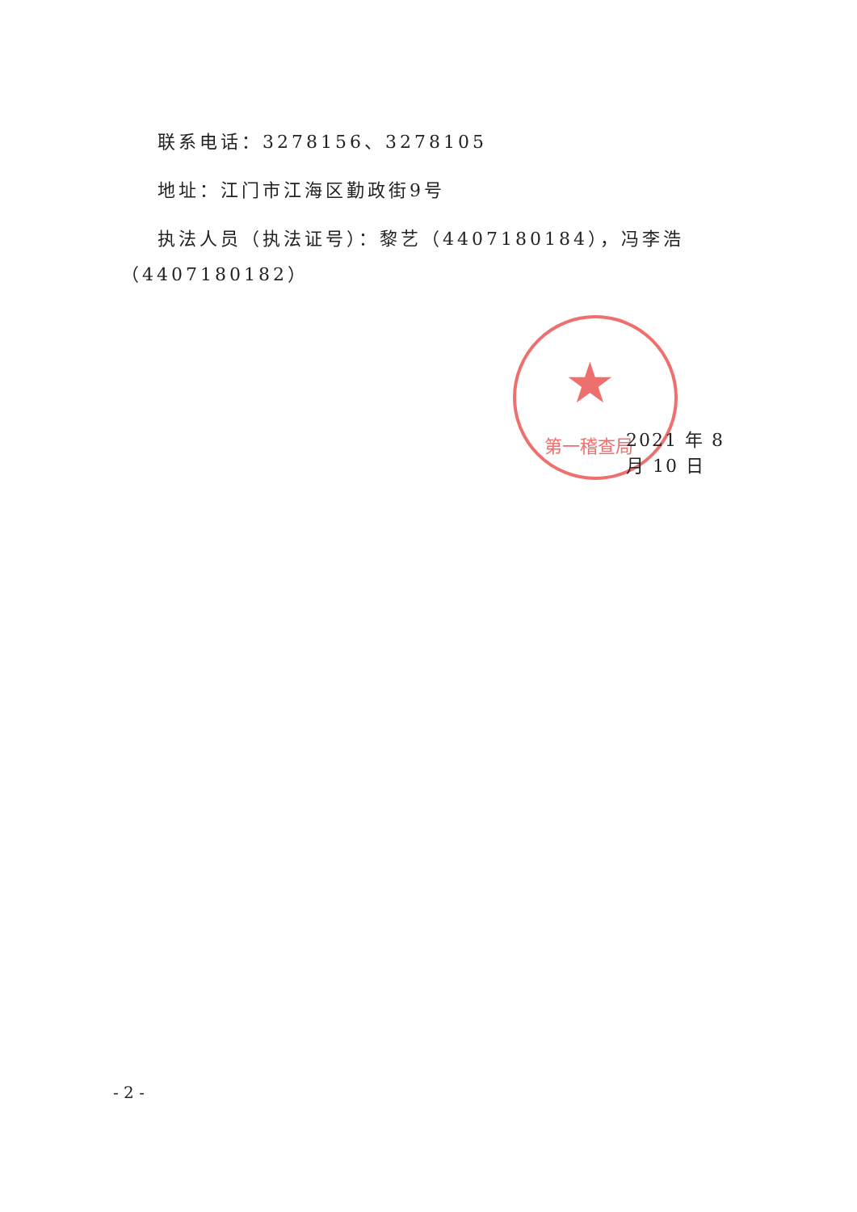★
第一稽查局
联系电话：3278156、3278105
地址：江门市江海区勤政街9号
执法人员（执法证号）：黎艺（4407180184），冯李浩
（4407180182）
2021 年 8 月 10 日
- 2 -